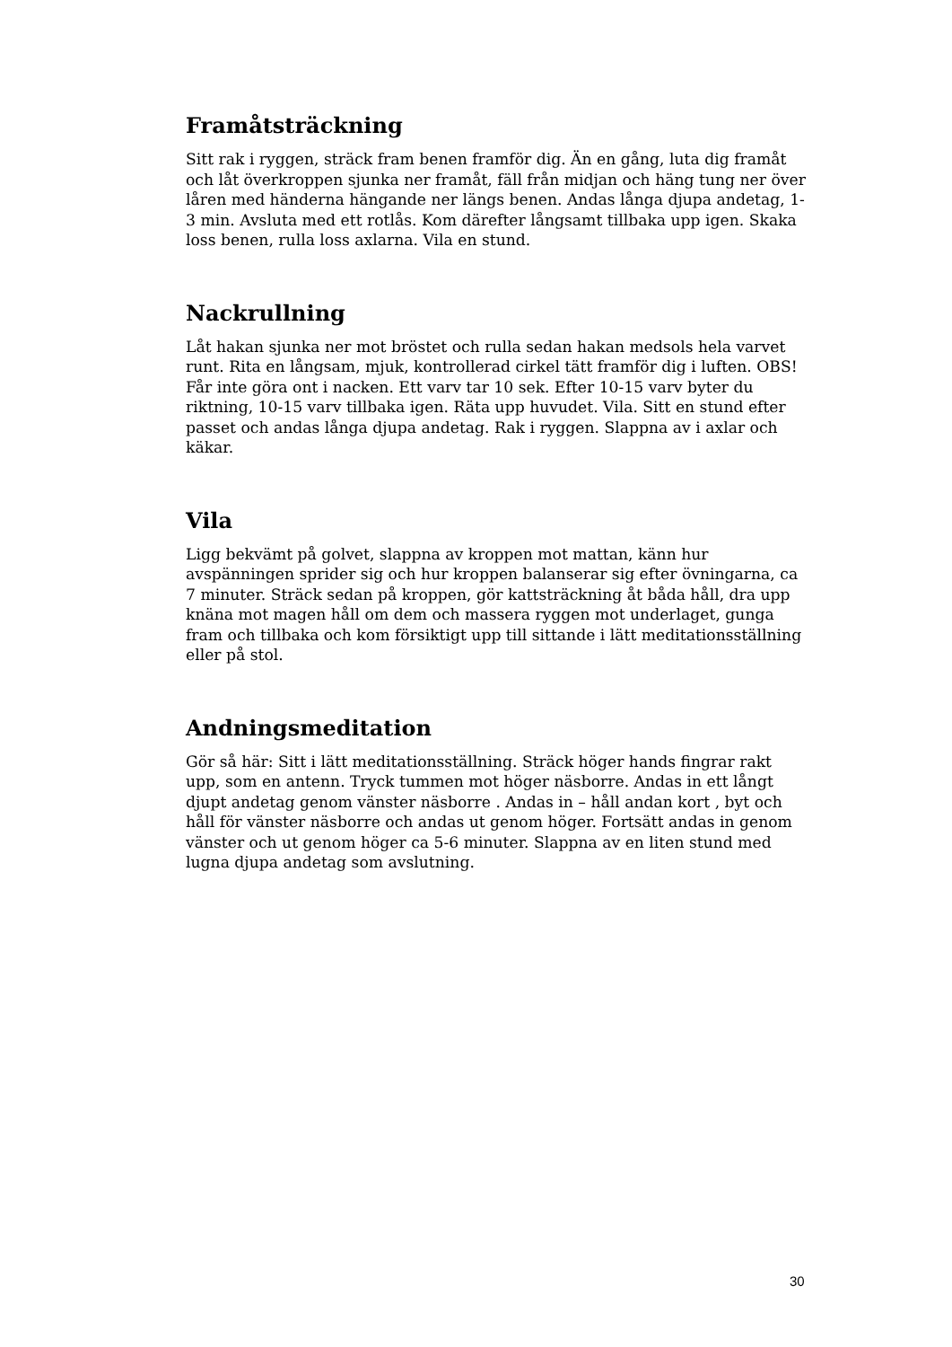Framåtsträckning
Sitt rak i ryggen, sträck fram benen framför dig. Än en gång, luta dig framåt och låt överkroppen sjunka ner framåt, fäll från midjan och häng tung ner över låren med händerna hängande ner längs benen. Andas långa djupa andetag, 1-3 min. Avsluta med ett rotlås. Kom därefter långsamt tillbaka upp igen. Skaka loss benen, rulla loss axlarna. Vila en stund.
Nackrullning
Låt hakan sjunka ner mot bröstet och rulla sedan hakan medsols hela varvet runt. Rita en långsam, mjuk, kontrollerad cirkel tätt framför dig i luften. OBS! Får inte göra ont i nacken. Ett varv tar 10 sek. Efter 10-15 varv byter du riktning, 10-15 varv tillbaka igen. Räta upp huvudet. Vila. Sitt en stund efter passet och andas långa djupa andetag. Rak i ryggen. Slappna av i axlar och käkar.
Vila
Ligg bekvämt på golvet, slappna av kroppen mot mattan, känn hur avspänningen sprider sig och hur kroppen balanserar sig efter övningarna, ca 7 minuter. Sträck sedan på kroppen, gör kattsträckning åt båda håll, dra upp knäna mot magen håll om dem och massera ryggen mot underlaget, gunga fram och tillbaka och kom försiktigt upp till sittande i lätt meditationsställning eller på stol.
Andningsmeditation
Gör så här: Sitt i lätt meditationsställning. Sträck höger hands fingrar rakt upp, som en antenn. Tryck tummen mot höger näsborre. Andas in ett långt djupt andetag genom vänster näsborre . Andas in – håll andan kort , byt och håll för vänster näsborre och andas ut genom höger. Fortsätt andas in genom vänster och ut genom höger ca 5-6 minuter. Slappna av en liten stund med lugna djupa andetag som avslutning.
30